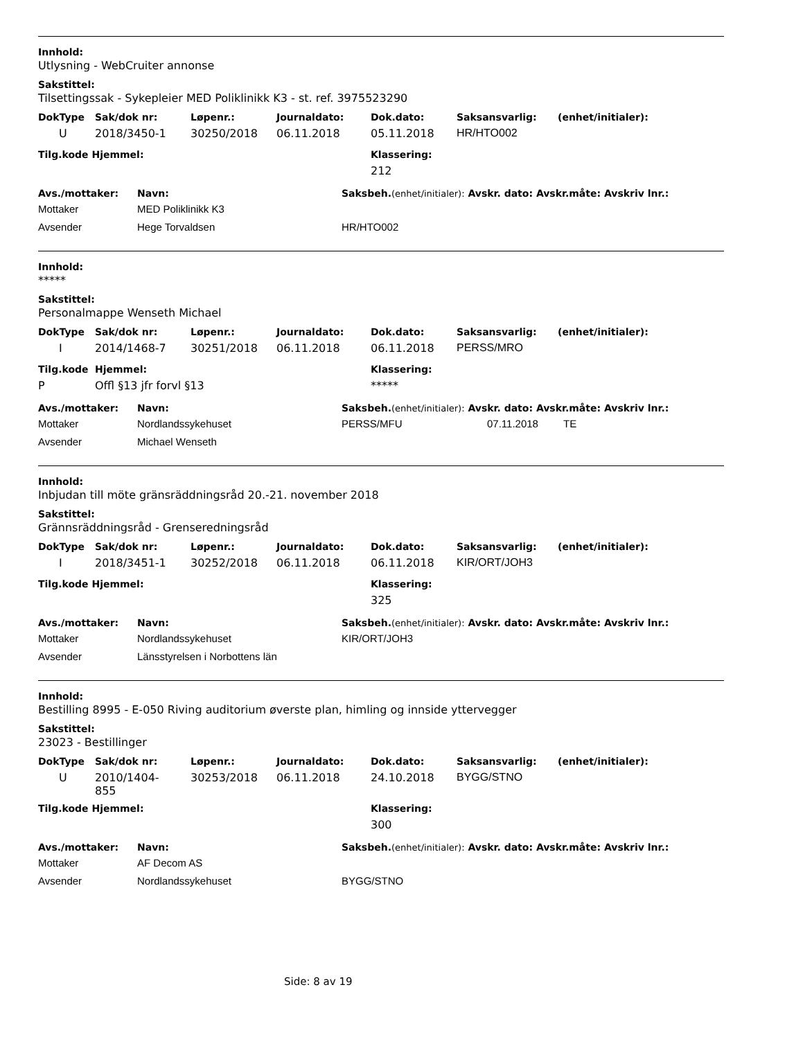Innhold:
Utlysning - WebCruiter annonse
Sakstittel:
Tilsettingssak - Sykepleier MED Poliklinikk K3 - st. ref. 3975523290
| DokType | Sak/dok nr: | Løpenr.: | Journaldato: | Dok.dato: | Saksansvarlig: | (enhet/initialer): |
| --- | --- | --- | --- | --- | --- | --- |
| U | 2018/3450-1 | 30250/2018 | 06.11.2018 | 05.11.2018 | HR/HTO002 | |
| Tilg.kode Hjemmel: | Klassering: |
| --- | --- |
| | 212 |
| Avs./mottaker: | Navn: | Saksbeh. (enhet/initialer): Avskr. dato: Avskr.måte: Avskriv lnr.: |
| --- | --- | --- |
| Mottaker | MED Poliklinikk K3 | |
| Avsender | Hege Torvaldsen | HR/HTO002 |
Innhold:
*****
Sakstittel:
Personalmappe Wenseth Michael
| DokType | Sak/dok nr: | Løpenr.: | Journaldato: | Dok.dato: | Saksansvarlig: | (enhet/initialer): |
| --- | --- | --- | --- | --- | --- | --- |
| I | 2014/1468-7 | 30251/2018 | 06.11.2018 | 06.11.2018 | PERSS/MRO | |
| Tilg.kode | Hjemmel: | Klassering: |
| --- | --- | --- |
| P | Offl §13 jfr forvl §13 | ***** |
| Avs./mottaker: | Navn: | Saksbeh. (enhet/initialer): Avskr. dato: Avskr.måte: Avskriv lnr.: | | |
| --- | --- | --- | --- | --- |
| Mottaker | Nordlandssykehuset | PERSS/MFU | 07.11.2018 | TE |
| Avsender | Michael Wenseth | | | |
Innhold:
Inbjudan till möte gränsräddningsråd 20.-21. november 2018
Sakstittel:
Grännsräddningsråd - Grenseredningsråd
| DokType | Sak/dok nr: | Løpenr.: | Journaldato: | Dok.dato: | Saksansvarlig: | (enhet/initialer): |
| --- | --- | --- | --- | --- | --- | --- |
| I | 2018/3451-1 | 30252/2018 | 06.11.2018 | 06.11.2018 | KIR/ORT/JOH3 | |
| Tilg.kode Hjemmel: | Klassering: |
| --- | --- |
| | 325 |
| Avs./mottaker: | Navn: | Saksbeh. (enhet/initialer): Avskr. dato: Avskr.måte: Avskriv lnr.: |
| --- | --- | --- |
| Mottaker | Nordlandssykehuset | KIR/ORT/JOH3 |
| Avsender | Länsstyrelsen i Norbottens län | |
Innhold:
Bestilling 8995 - E-050 Riving auditorium øverste plan, himling og innside yttervegger
Sakstittel:
23023 - Bestillinger
| DokType | Sak/dok nr: | Løpenr.: | Journaldato: | Dok.dato: | Saksansvarlig: | (enhet/initialer): |
| --- | --- | --- | --- | --- | --- | --- |
| U | 2010/1404- 855 | 30253/2018 | 06.11.2018 | 24.10.2018 | BYGG/STNO | |
| Tilg.kode Hjemmel: | Klassering: |
| --- | --- |
| | 300 |
| Avs./mottaker: | Navn: | Saksbeh. (enhet/initialer): Avskr. dato: Avskr.måte: Avskriv lnr.: |
| --- | --- | --- |
| Mottaker | AF Decom AS | |
| Avsender | Nordlandssykehuset | BYGG/STNO |
Side: 8 av 19